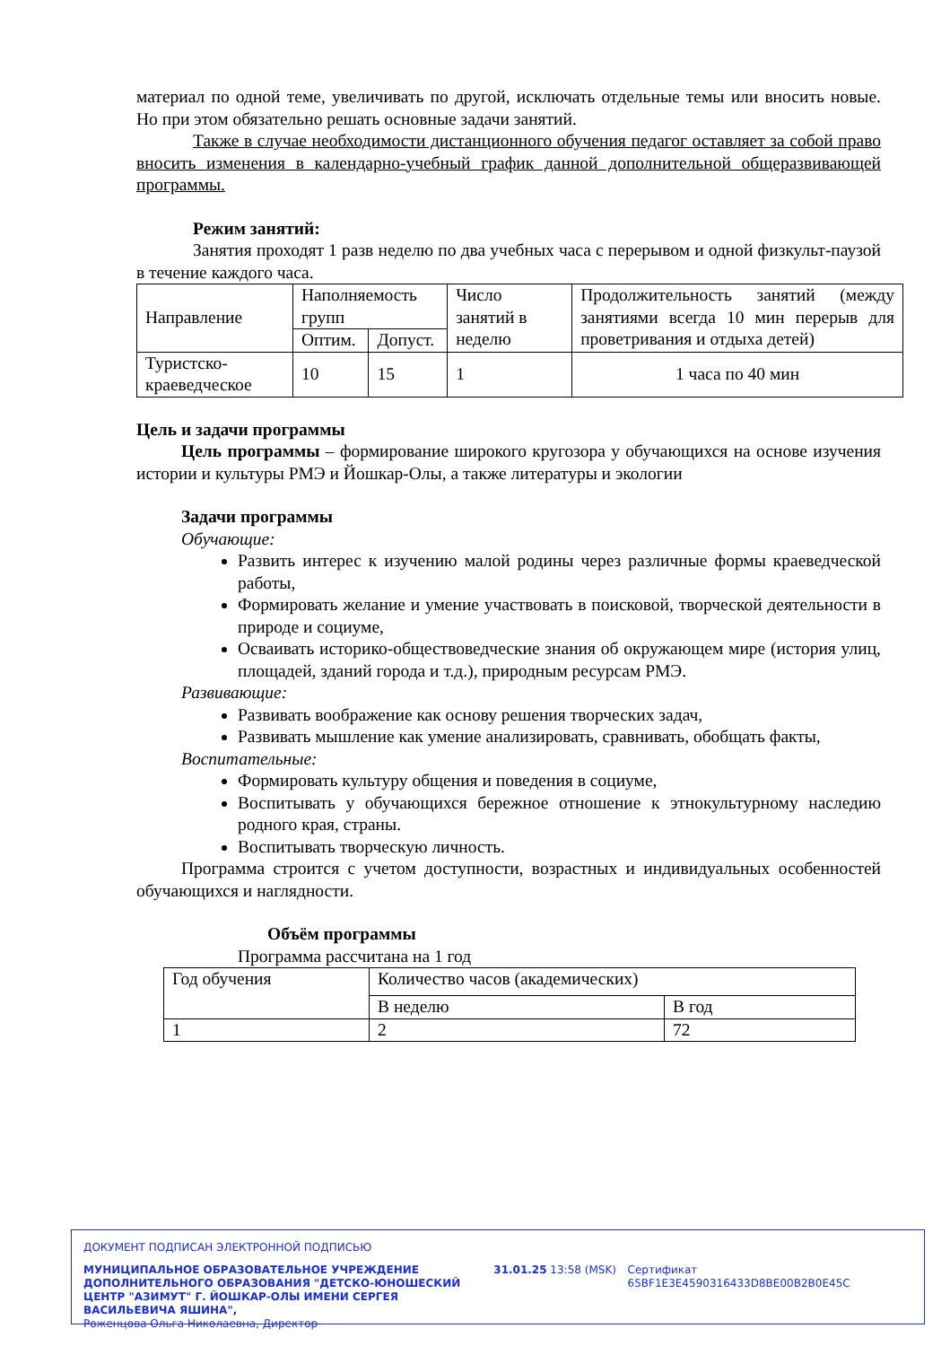материал по одной теме, увеличивать по другой, исключать отдельные темы или вносить новые. Но при этом обязательно решать основные задачи занятий.
Также в случае необходимости дистанционного обучения педагог оставляет за собой право вносить изменения в календарно-учебный график данной дополнительной общеразвивающей программы.
Режим занятий:
Занятия проходят 1 разв неделю по два учебных часа с перерывом и одной физкульт-паузой в течение каждого часа.
| Направление | Наполняемость групп | | Число занятий в неделю | Продолжительность занятий (между занятиями всегда 10 мин перерыв для проветривания и отдыха детей) |
| | Оптим. | Допуст. | | |
| Туристско-краеведческое | 10 | 15 | 1 | 1 часа по 40 мин |
Цель и задачи программы
Цель программы – формирование широкого кругозора у обучающихся на основе изучения истории и культуры РМЭ и Йошкар-Олы, а также литературы и экологии
Задачи программы
Обучающие:
Развить интерес к изучению малой родины через различные формы краеведческой работы,
Формировать желание и умение участвовать в поисковой, творческой деятельности в природе и социуме,
Осваивать историко-обществоведческие знания об окружающем мире (история улиц, площадей, зданий города и т.д.), природным ресурсам РМЭ.
Развивающие:
Развивать воображение как основу решения творческих задач,
Развивать мышление как умение анализировать, сравнивать, обобщать факты,
Воспитательные:
Формировать культуру общения и поведения в социуме,
Воспитывать у обучающихся бережное отношение к этнокультурному наследию родного края, страны.
Воспитывать творческую личность.
Программа строится с учетом доступности, возрастных и индивидуальных особенностей обучающихся и наглядности.
Объём программы
Программа рассчитана на 1 год
| Год обучения | Количество часов (академических) | |
| | В неделю | В год |
| 1 | 2 | 72 |
ДОКУМЕНТ ПОДПИСАН ЭЛЕКТРОННОЙ ПОДПИСЬЮ
МУНИЦИПАЛЬНОЕ ОБРАЗОВАТЕЛЬНОЕ УЧРЕЖДЕНИЕ ДОПОЛНИТЕЛЬНОГО ОБРАЗОВАНИЯ "ДЕТСКО-ЮНОШЕСКИЙ ЦЕНТР "АЗИМУТ" Г. ЙОШКАР-ОЛЫ ИМЕНИ СЕРГЕЯ ВАСИЛЬЕВИЧА ЯШИНА",
Роженцова Ольга Николаевна, Директор
31.01.25 13:58 (MSK) Сертификат 65BF1E3E4590316433D8BE00B2B0E45C